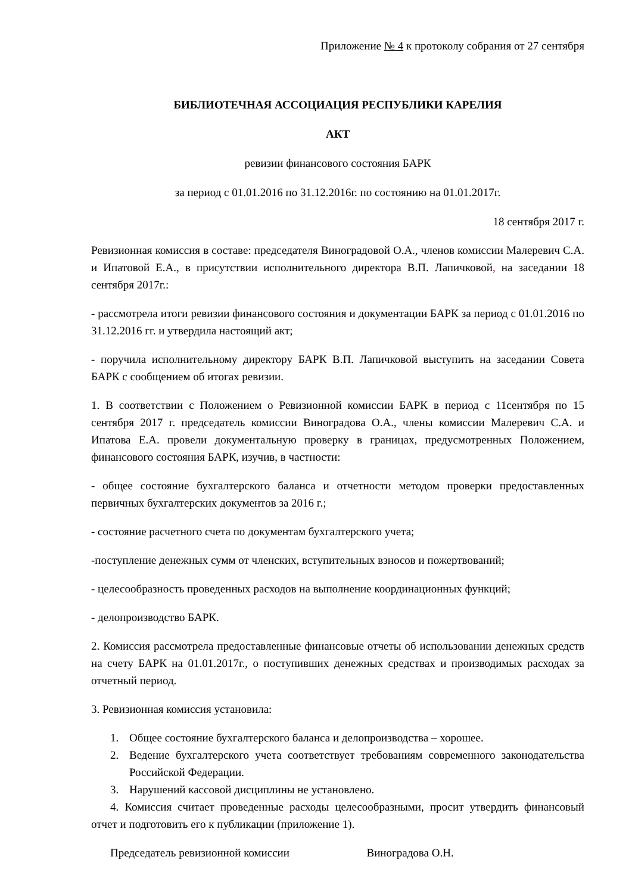Приложение № 4 к протоколу собрания от 27 сентября
БИБЛИОТЕЧНАЯ АССОЦИАЦИЯ РЕСПУБЛИКИ КАРЕЛИЯ
АКТ
ревизии финансового состояния БАРК
за период с 01.01.2016 по 31.12.2016г. по состоянию на 01.01.2017г.
18 сентября 2017 г.
Ревизионная комиссия в составе: председателя Виноградовой О.А., членов комиссии Малеревич С.А. и Ипатовой Е.А., в присутствии исполнительного директора В.П. Лапичковой, на заседании 18 сентября 2017г.:
- рассмотрела итоги ревизии финансового состояния и документации БАРК за период с 01.01.2016 по 31.12.2016 гг. и утвердила настоящий акт;
- поручила исполнительному директору БАРК В.П. Лапичковой выступить на заседании Совета БАРК с сообщением об итогах ревизии.
1. В соответствии с Положением о Ревизионной комиссии БАРК в период с 11сентября по 15 сентября 2017 г. председатель комиссии Виноградова О.А., члены комиссии Малеревич С.А. и Ипатова Е.А. провели документальную проверку в границах, предусмотренных Положением, финансового состояния БАРК, изучив, в частности:
- общее состояние бухгалтерского баланса и отчетности методом проверки предоставленных первичных бухгалтерских документов за 2016 г.;
- состояние расчетного счета по документам бухгалтерского учета;
-поступление денежных сумм от членских, вступительных взносов и пожертвований;
- целесообразность проведенных расходов на выполнение координационных функций;
- делопроизводство БАРК.
2. Комиссия рассмотрела предоставленные финансовые отчеты об использовании денежных средств на счету БАРК на 01.01.2017г., о поступивших денежных средствах и производимых расходах за отчетный период.
3. Ревизионная комиссия установила:
1. Общее состояние бухгалтерского баланса и делопроизводства – хорошее.
2. Ведение бухгалтерского учета соответствует требованиям современного законодательства Российской Федерации.
3. Нарушений кассовой дисциплины не установлено.
4. Комиссия считает проведенные расходы целесообразными, просит утвердить финансовый отчет и подготовить его к публикации (приложение 1).
Председатель ревизионной комиссии Виноградова О.Н.